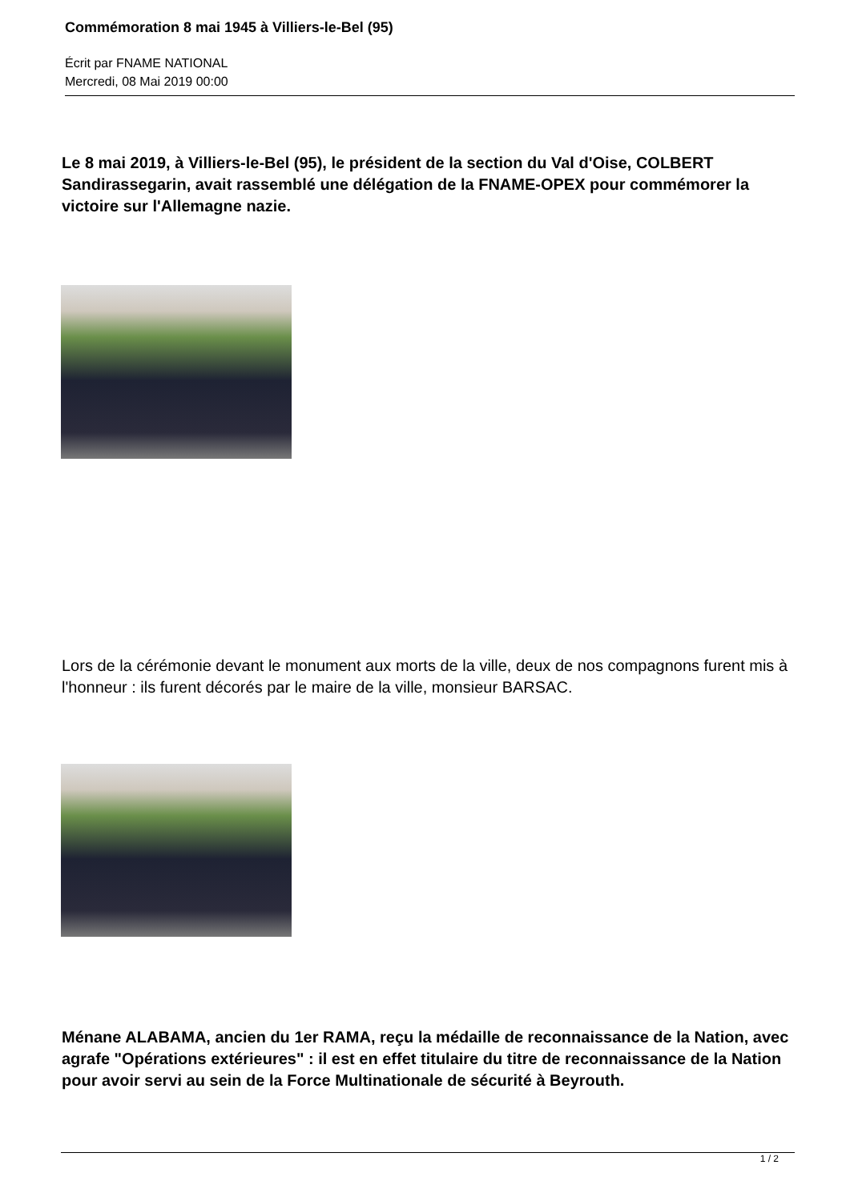Commémoration 8 mai 1945 à Villiers-le-Bel (95)
Écrit par FNAME NATIONAL
Mercredi, 08 Mai 2019 00:00
Le 8 mai 2019, à Villiers-le-Bel (95), le président de la section du Val d'Oise, COLBERT Sandirassegarin, avait rassemblé une délégation de la FNAME-OPEX pour commémorer la victoire sur l'Allemagne nazie.
Lors de la cérémonie devant le monument aux morts de la ville, deux de nos compagnons furent mis à l'honneur : ils furent décorés par le maire de la ville, monsieur BARSAC.
Ménane ALABAMA, ancien du 1er RAMA, reçu la médaille de reconnaissance de la Nation, avec agrafe "Opérations extérieures" : il est en effet titulaire du titre de reconnaissance de la Nation pour avoir servi au sein de la Force Multinationale de sécurité à Beyrouth.
1 / 2